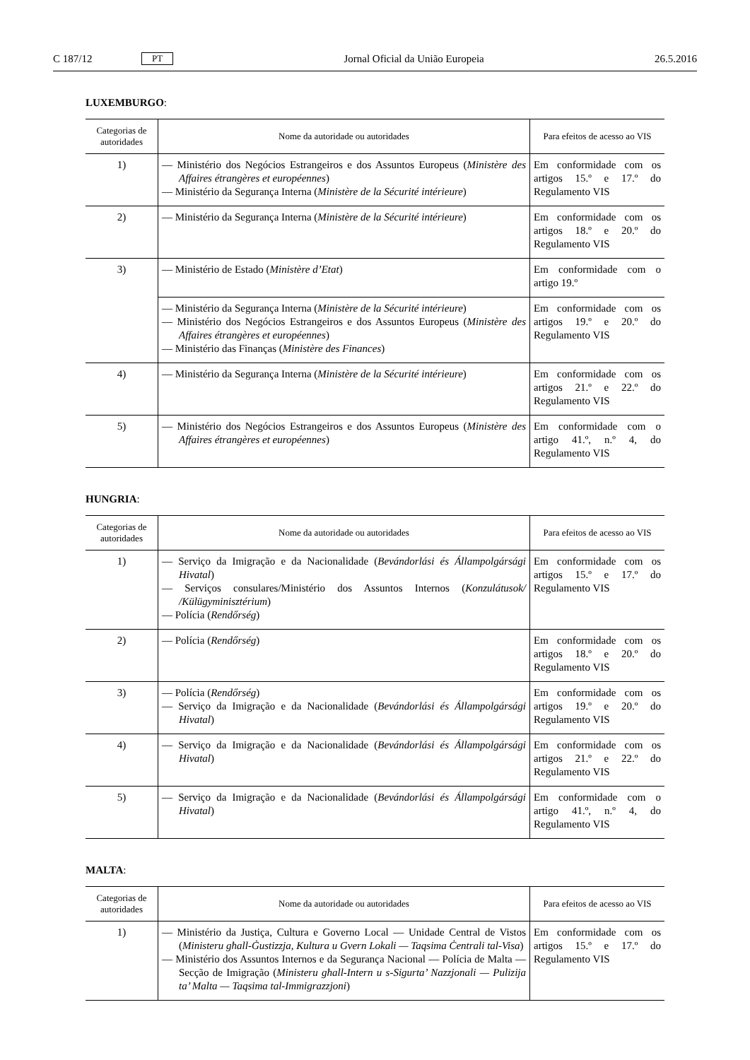C 187/12 PT Jornal Oficial da União Europeia 26.5.2016
LUXEMBURGO:
| Categorias de autoridades | Nome da autoridade ou autoridades | Para efeitos de acesso ao VIS |
| --- | --- | --- |
| 1) | — Ministério dos Negócios Estrangeiros e dos Assuntos Europeus ( Ministère des Affaires étrangères et européennes ) — Ministério da Segurança Interna ( Ministère de la Sécurité intérieure ) | Em conformidade com os artigos 15.º e 17.º do Regulamento VIS |
| 2) | — Ministério da Segurança Interna ( Ministère de la Sécurité intérieure ) | Em conformidade com os artigos 18.º e 20.º do Regulamento VIS |
| 3) | — Ministério de Estado ( Ministère d’Etat ) | Em conformidade com o artigo 19.º |
| | — Ministério da Segurança Interna ( Ministère de la Sécurité intérieure ) — Ministério dos Negócios Estrangeiros e dos Assuntos Europeus ( Ministère des Affaires étrangères et européennes ) — Ministério das Finanças ( Ministère des Finances ) | Em conformidade com os artigos 19.º e 20.º do Regulamento VIS |
| 4) | — Ministério da Segurança Interna ( Ministère de la Sécurité intérieure ) | Em conformidade com os artigos 21.º e 22.º do Regulamento VIS |
| 5) | — Ministério dos Negócios Estrangeiros e dos Assuntos Europeus ( Ministère des Affaires étrangères et européennes ) | Em conformidade com o artigo 41.º, n.º 4, do Regulamento VIS |
HUNGRIA:
| Categorias de autoridades | Nome da autoridade ou autoridades | Para efeitos de acesso ao VIS |
| --- | --- | --- |
| 1) | — Serviço da Imigração e da Nacionalidade ( Bevándorlási és Állampolgársági Hivatal ) — Serviços consulares/Ministério dos Assuntos Internos ( Konzulátusok/ /Külügyminisztérium ) — Polícia ( Rendőrség ) | Em conformidade com os artigos 15.º e 17.º do Regulamento VIS |
| 2) | — Polícia ( Rendőrség ) | Em conformidade com os artigos 18.º e 20.º do Regulamento VIS |
| 3) | — Polícia ( Rendőrség ) — Serviço da Imigração e da Nacionalidade ( Bevándorlási és Állampolgársági Hivatal ) | Em conformidade com os artigos 19.º e 20.º do Regulamento VIS |
| 4) | — Serviço da Imigração e da Nacionalidade ( Bevándorlási és Állampolgársági Hivatal ) | Em conformidade com os artigos 21.º e 22.º do Regulamento VIS |
| 5) | — Serviço da Imigração e da Nacionalidade ( Bevándorlási és Állampolgársági Hivatal ) | Em conformidade com o artigo 41.º, n.º 4, do Regulamento VIS |
MALTA:
| Categorias de autoridades | Nome da autoridade ou autoridades | Para efeitos de acesso ao VIS |
| --- | --- | --- |
| 1) | — Ministério da Justiça, Cultura e Governo Local — Unidade Central de Vistos ( Ministeru għall-Ġustizzja, Kultura u Gvern Lokali — Taqsima Ċentrali tal-Visa ) — Ministério dos Assuntos Internos e da Segurança Nacional — Polícia de Malta — Secção de Imigração ( Ministeru għall-Intern u s-Sigurta’ Nazzjonali — Pulizija ta’ Malta — Taqsima tal-Immigrazzjoni ) | Em conformidade com os artigos 15.º e 17.º do Regulamento VIS |